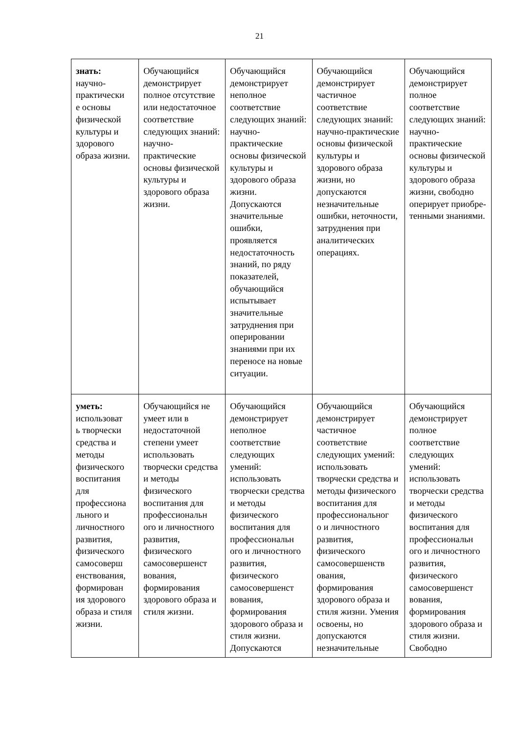21
| знать: научно- практически е основы физической культуры и здорового образа жизни. | Обучающийся демонстрирует полное отсутствие или недостаточное соответствие следующих знаний: научно-практические основы физической культуры и здорового образа жизни. | Обучающийся демонстрирует неполное соответствие следующих знаний: научно-практические основы физической культуры и здорового образа жизни. Допускаются значительные ошибки, проявляется недостаточность знаний, по ряду показателей, обучающийся испытывает значительные затруднения при оперировании знаниями при их переносе на новые ситуации. | Обучающийся демонстрирует частичное соответствие следующих знаний: научно-практические основы физической культуры и здорового образа жизни, но допускаются незначительные ошибки, неточности, затруднения при аналитических операциях. | Обучающийся демонстрирует полное соответствие следующих знаний: научно-практические основы физической культуры и здорового образа жизни, свободно оперирует приобре- тенными знаниями. |
| уметь: использоват ь творчески средства и методы физического воспитания для профессиона льного и личностного развития, физического самосоверш енствования, формирован ия здорового образа и стиля жизни. | Обучающийся не умеет или в недостаточной степени умеет использовать творчески средства и методы физического воспитания для профессиональн ого и личностного развития, физического самосовершенст вования, формирования здорового образа и стиля жизни. | Обучающийся демонстрирует неполное соответствие следующих умений: использовать творчески средства и методы физического воспитания для профессиональн ого и личностного развития, физического самосовершенст вования, формирования здорового образа и стиля жизни. Допускаются | Обучающийся демонстрирует частичное соответствие следующих умений: использовать творчески средства и методы физического воспитания для профессиональног о и личностного развития, физического самосовершенств ования, формирования здорового образа и стиля жизни. Умения освоены, но допускаются незначительные | Обучающийся демонстрирует полное соответствие следующих умений: использовать творчески средства и методы физического воспитания для профессиональн ого и личностного развития, физического самосовершенст вования, формирования здорового образа и стиля жизни. Свободно |